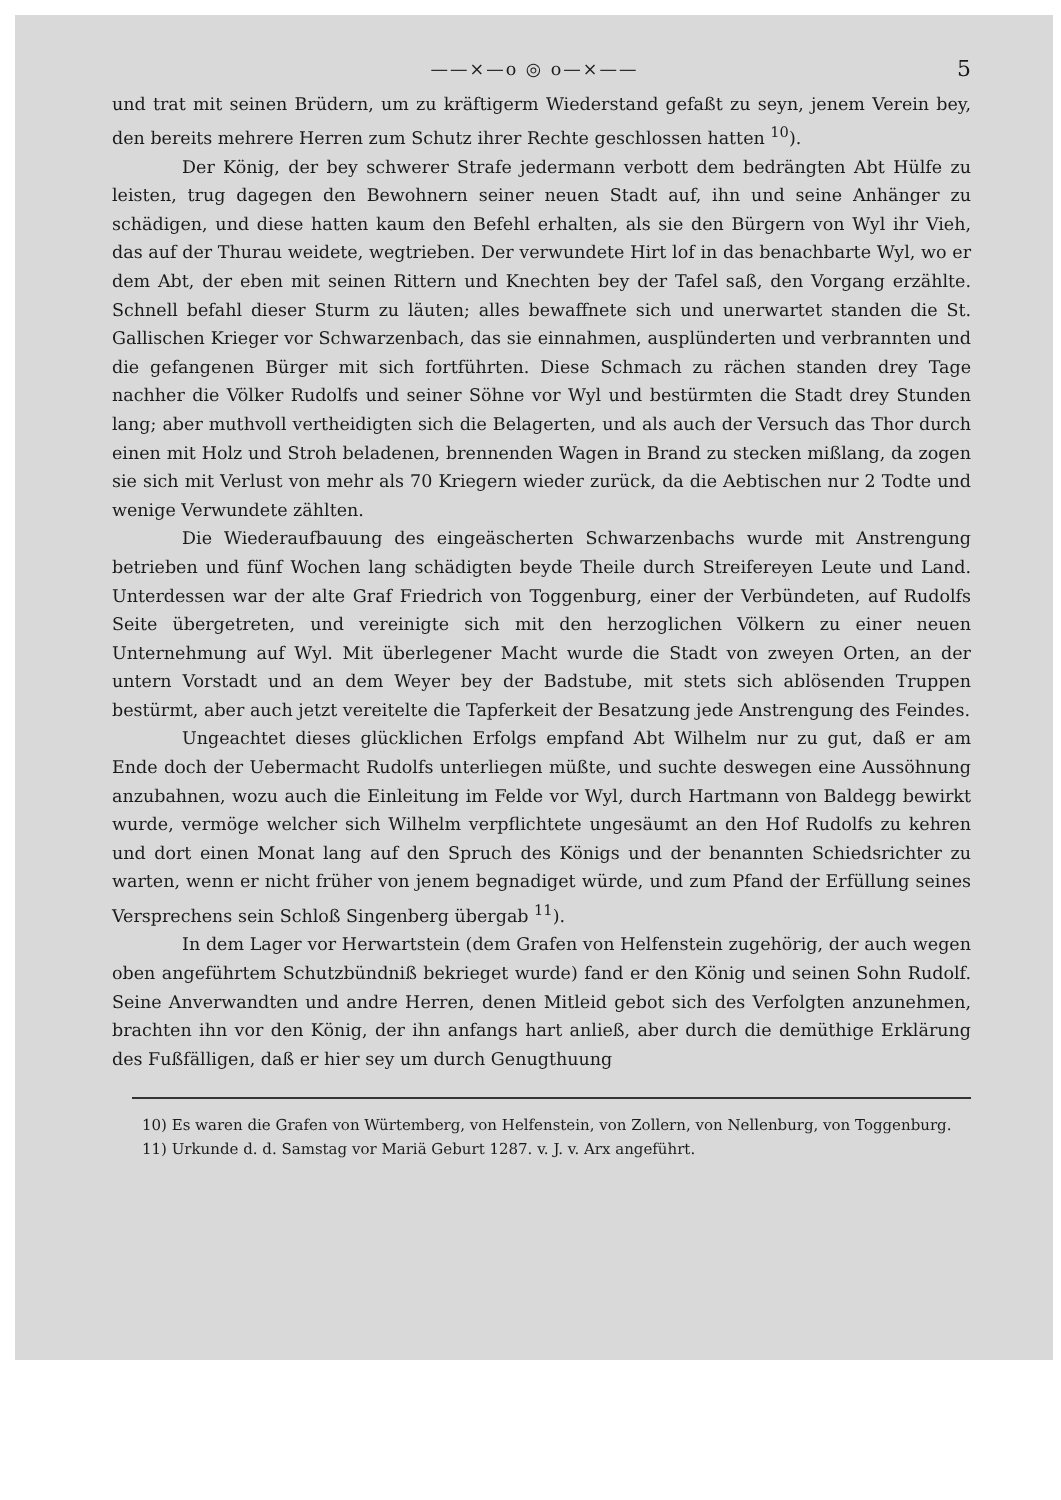——×—o ◎ o—×—— 5
und trat mit seinen Brüdern, um zu kräftigerm Wiederstand gefaßt zu seyn, jenem Verein bey, den bereits mehrere Herren zum Schutz ihrer Rechte geschlossen hatten <sup>10</sup>).
Der König, der bey schwerer Strafe jedermann verbott dem bedrängten Abt Hülfe zu leisten, trug dagegen den Bewohnern seiner neuen Stadt auf, ihn und seine Anhänger zu schädigen, und diese hatten kaum den Befehl erhalten, als sie den Bürgern von Wyl ihr Vieh, das auf der Thurau weidete, wegtrieben. Der verwundete Hirt lof in das benachbarte Wyl, wo er dem Abt, der eben mit seinen Rittern und Knechten bey der Tafel saß, den Vorgang erzählte. Schnell befahl dieser Sturm zu läuten; alles bewaffnete sich und unerwartet standen die St. Gallischen Krieger vor Schwarzenbach, das sie einnahmen, ausplünderten und verbrannten und die gefangenen Bürger mit sich fortführten. Diese Schmach zu rächen standen drey Tage nachher die Völker Rudolfs und seiner Söhne vor Wyl und bestürmten die Stadt drey Stunden lang; aber muthvoll vertheidigten sich die Belagerten, und als auch der Versuch das Thor durch einen mit Holz und Stroh beladenen, brennenden Wagen in Brand zu stecken mißlang, da zogen sie sich mit Verlust von mehr als 70 Kriegern wieder zurück, da die Aebtischen nur 2 Todte und wenige Verwundete zählten.
Die Wiederaufbauung des eingeäscherten Schwarzenbachs wurde mit Anstrengung betrieben und fünf Wochen lang schädigten beyde Theile durch Streifereyen Leute und Land. Unterdessen war der alte Graf Friedrich von Toggenburg, einer der Verbündeten, auf Rudolfs Seite übergetreten, und vereinigte sich mit den herzoglichen Völkern zu einer neuen Unternehmung auf Wyl. Mit überlegener Macht wurde die Stadt von zweyen Orten, an der untern Vorstadt und an dem Weyer bey der Badstube, mit stets sich ablösenden Truppen bestürmt, aber auch jetzt vereitelte die Tapferkeit der Besatzung jede Anstrengung des Feindes.
Ungeachtet dieses glücklichen Erfolgs empfand Abt Wilhelm nur zu gut, daß er am Ende doch der Uebermacht Rudolfs unterliegen müßte, und suchte deswegen eine Aussöhnung anzubahnen, wozu auch die Einleitung im Felde vor Wyl, durch Hartmann von Baldegg bewirkt wurde, vermöge welcher sich Wilhelm verpflichtete ungesäumt an den Hof Rudolfs zu kehren und dort einen Monat lang auf den Spruch des Königs und der benannten Schiedsrichter zu warten, wenn er nicht früher von jenem begnadiget würde, und zum Pfand der Erfüllung seines Versprechens sein Schloß Singenberg übergab <sup>11</sup>).
In dem Lager vor Herwartstein (dem Grafen von Helfenstein zugehörig, der auch wegen oben angeführtem Schutzbündniß bekrieget wurde) fand er den König und seinen Sohn Rudolf. Seine Anverwandten und andre Herren, denen Mitleid gebot sich des Verfolgten anzunehmen, brachten ihn vor den König, der ihn anfangs hart anließ, aber durch die demüthige Erklärung des Fußfälligen, daß er hier sey um durch Genugthuung
10) Es waren die Grafen von Würtemberg, von Helfenstein, von Zollern, von Nellenburg, von Toggenburg.
11) Urkunde d. d. Samstag vor Mariä Geburt 1287. v. J. v. Arx angeführt.